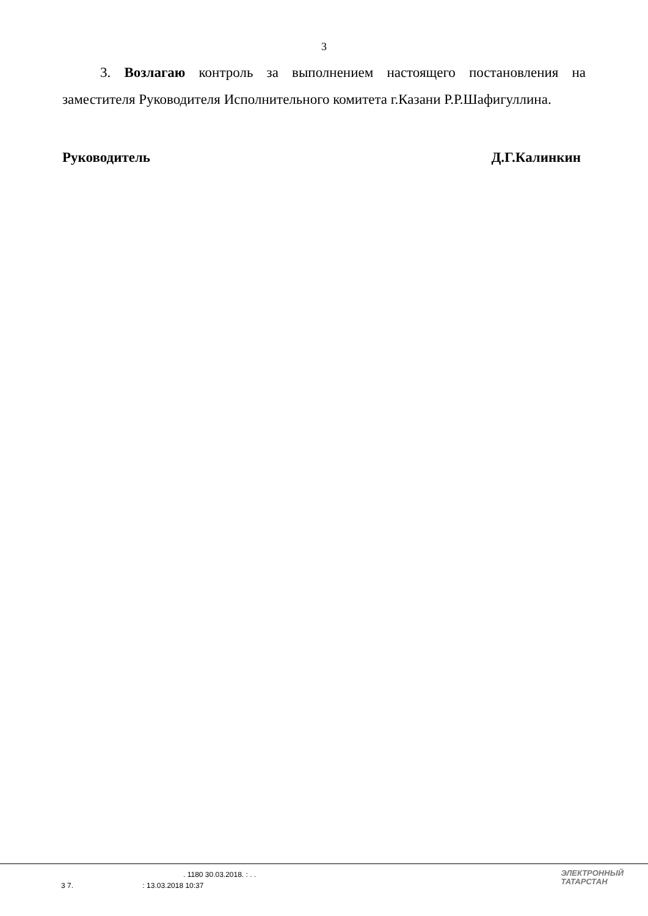3
3. Возлагаю контроль за выполнением настоящего постановления на заместителя Руководителя Исполнительного комитета г.Казани Р.Р.Шафигуллина.
Руководитель Д.Г.Калинкин
. 1180 30.03.2018. : . .
3 7. : 13.03.2018 10:37
ЭЛЕКТРОННЫЙ
ТАТАРСТАН